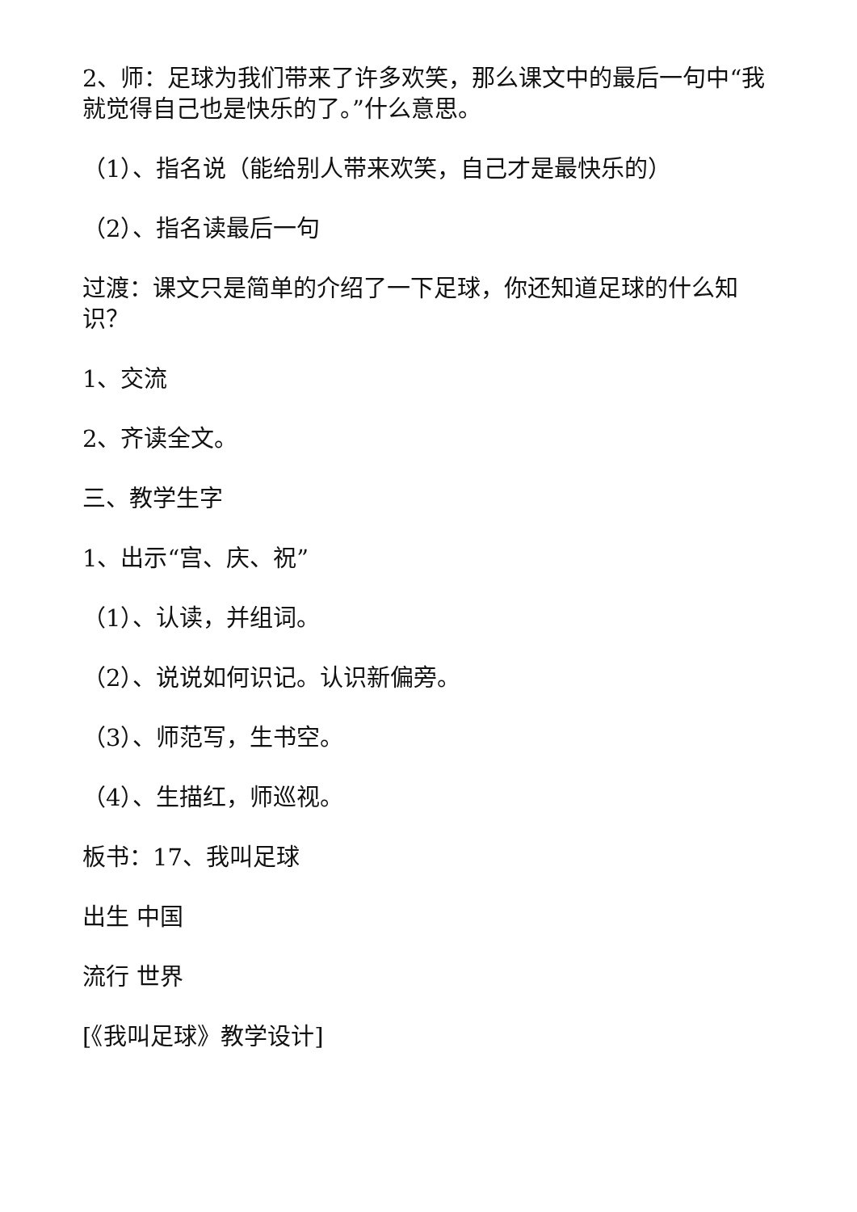2、师：足球为我们带来了许多欢笑，那么课文中的最后一句中“我就觉得自己也是快乐的了。”什么意思。
（1）、指名说（能给别人带来欢笑，自己才是最快乐的）
（2）、指名读最后一句
过渡：课文只是简单的介绍了一下足球，你还知道足球的什么知识？
1、交流
2、齐读全文。
三、教学生字
1、出示“宫、庆、祝”
（1）、认读，并组词。
（2）、说说如何识记。认识新偏旁。
（3）、师范写，生书空。
（4）、生描红，师巡视。
板书：17、我叫足球
出生 中国
流行 世界
[《我叫足球》教学设计]